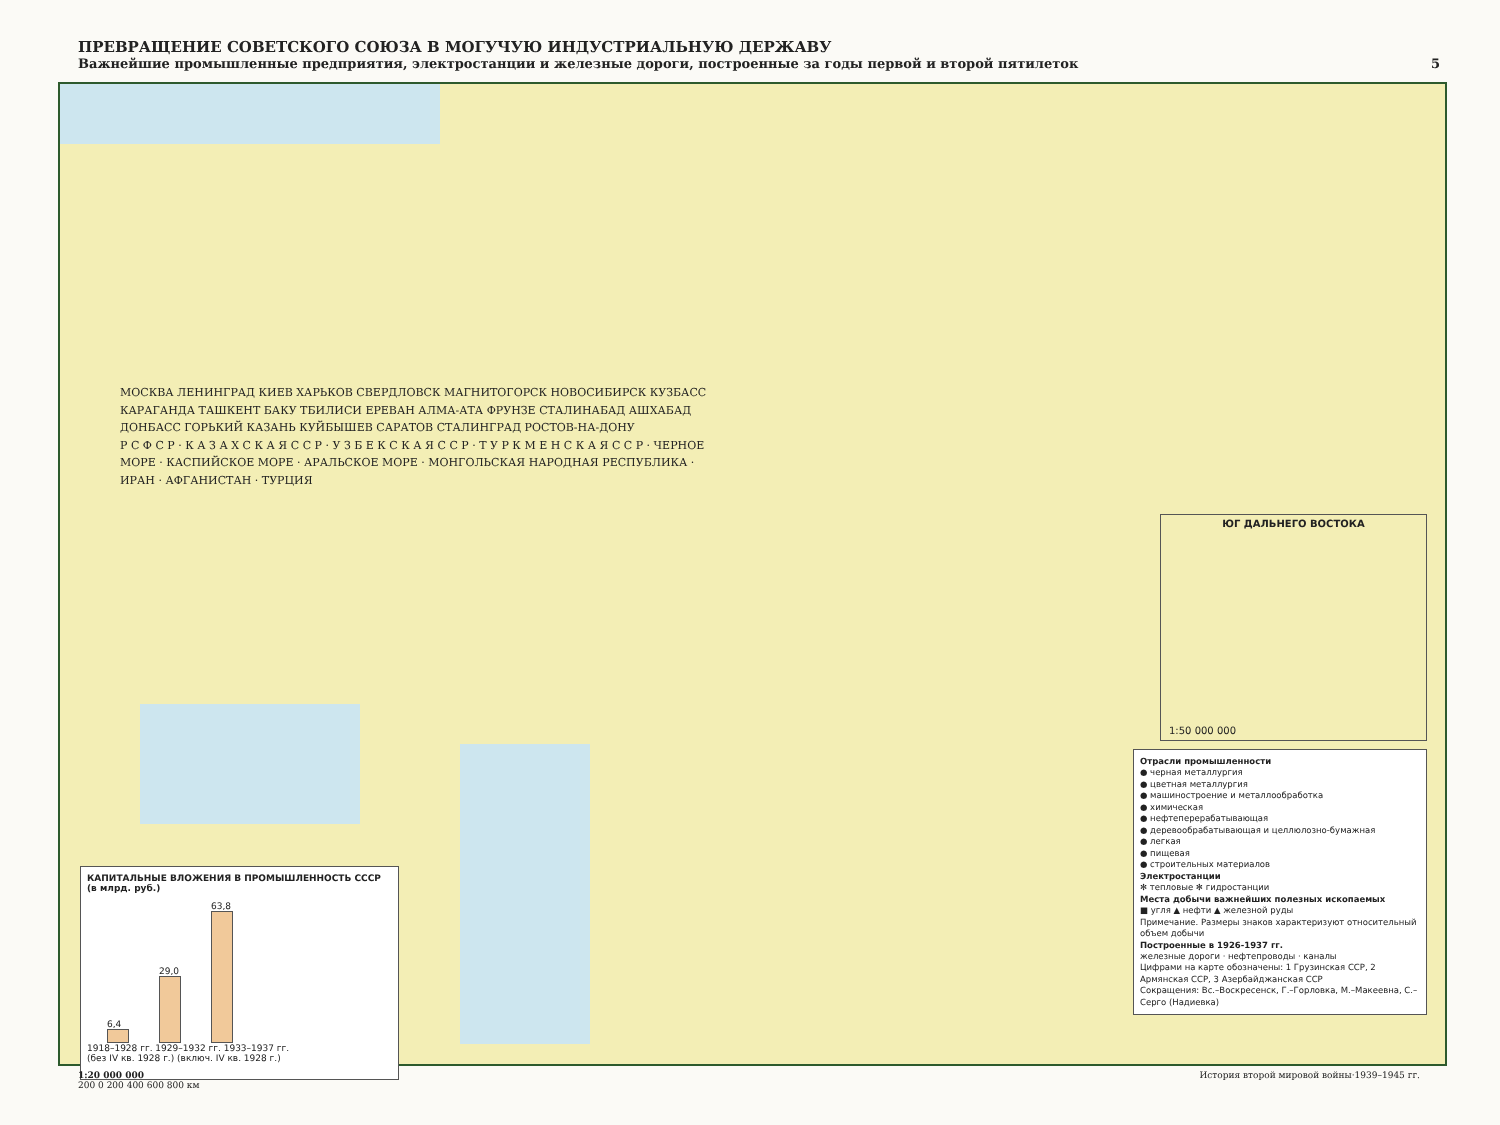ПРЕВРАЩЕНИЕ СОВЕТСКОГО СОЮЗА В МОГУЧУЮ ИНДУСТРИАЛЬНУЮ ДЕРЖАВУ
Важнейшие промышленные предприятия, электростанции и железные дороги, построенные за годы первой и второй пятилеток 5
МОСКВА ЛЕНИНГРАД КИЕВ ХАРЬКОВ СВЕРДЛОВСК МАГНИТОГОРСК НОВОСИБИРСК КУЗБАСС КАРАГАНДА ТАШКЕНТ БАКУ ТБИЛИСИ ЕРЕВАН АЛМА-АТА ФРУНЗЕ СТАЛИНАБАД АШХАБАД ДОНБАСС ГОРЬКИЙ КАЗАНЬ КУЙБЫШЕВ САРАТОВ СТАЛИНГРАД РОСТОВ-НА-ДОНУ
Р С Ф С Р · К А З А Х С К А Я С С Р · У З Б Е К С К А Я С С Р · Т У Р К М Е Н С К А Я С С Р · ЧЕРНОЕ МОРЕ · КАСПИЙСКОЕ МОРЕ · АРАЛЬСКОЕ МОРЕ · МОНГОЛЬСКАЯ НАРОДНАЯ РЕСПУБЛИКА · ИРАН · АФГАНИСТАН · ТУРЦИЯ
ЮГ ДАЛЬНЕГО ВОСТОКА
1:50 000 000
КАПИТАЛЬНЫЕ ВЛОЖЕНИЯ В ПРОМЫШЛЕННОСТЬ СССР (в млрд. руб.)
6,4
29,0
63,8
1918–1928 гг. 1929–1932 гг. 1933–1937 гг.
(без IV кв. 1928 г.) (включ. IV кв. 1928 г.)
Отрасли промышленности
● черная металлургия
● цветная металлургия
● машиностроение и металлообработка
● химическая
● нефтеперерабатывающая
● деревообрабатывающая и целлюлозно-бумажная
● легкая
● пищевая
● строительных материалов
Электростанции
✻ тепловые ✻ гидростанции
Места добычи важнейших полезных ископаемых
■ угля ▲ нефти ▲ железной руды
Примечание. Размеры знаков характеризуют относительный объем добычи
Построенные в 1926-1937 гг.
железные дороги · нефтепроводы · каналы
Цифрами на карте обозначены: 1 Грузинская ССР, 2 Армянская ССР, 3 Азербайджанская ССР
Сокращения: Вс.–Воскресенск, Г.–Горловка, М.–Макеевна, С.–Серго (Надиевка)
1:20 000 000
200 0 200 400 600 800 км История второй мировой войны·1939–1945 гг.